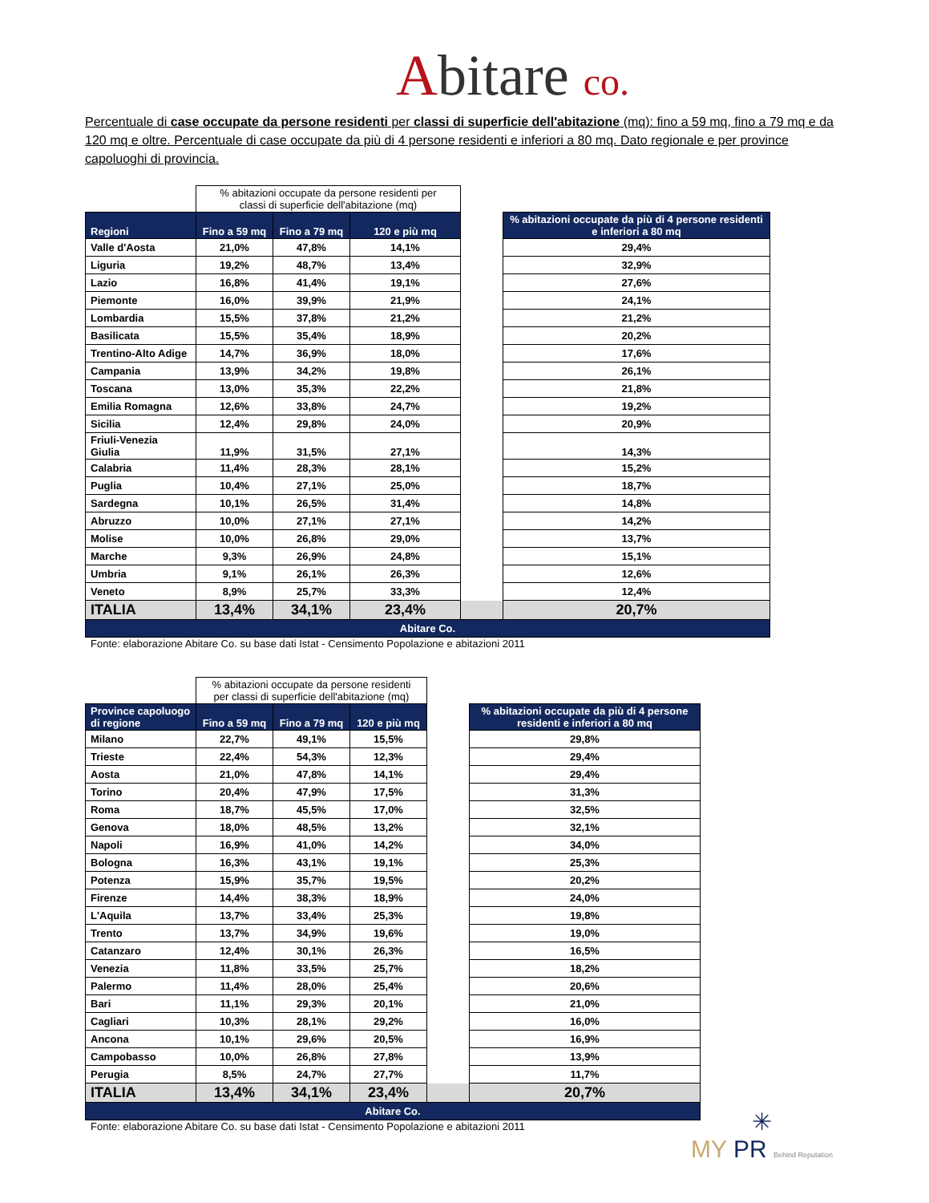Abitare co.
Percentuale di case occupate da persone residenti per classi di superficie dell'abitazione (mq): fino a 59 mq, fino a 79 mq e da 120 mq e oltre. Percentuale di case occupate da più di 4 persone residenti e inferiori a 80 mq. Dato regionale e per province capoluoghi di provincia.
| | % abitazioni occupate da persone residenti per classi di superficie dell'abitazione (mq) | | | | |
| Regioni | Fino a 59 mq | Fino a 79 mq | 120 e più mq | | % abitazioni occupate da più di 4 persone residenti e inferiori a 80 mq |
| Valle d'Aosta | 21,0% | 47,8% | 14,1% | | 29,4% |
| Liguria | 19,2% | 48,7% | 13,4% | | 32,9% |
| Lazio | 16,8% | 41,4% | 19,1% | | 27,6% |
| Piemonte | 16,0% | 39,9% | 21,9% | | 24,1% |
| Lombardia | 15,5% | 37,8% | 21,2% | | 21,2% |
| Basilicata | 15,5% | 35,4% | 18,9% | | 20,2% |
| Trentino-Alto Adige | 14,7% | 36,9% | 18,0% | | 17,6% |
| Campania | 13,9% | 34,2% | 19,8% | | 26,1% |
| Toscana | 13,0% | 35,3% | 22,2% | | 21,8% |
| Emilia Romagna | 12,6% | 33,8% | 24,7% | | 19,2% |
| Sicilia | 12,4% | 29,8% | 24,0% | | 20,9% |
| Friuli-Venezia Giulia | 11,9% | 31,5% | 27,1% | | 14,3% |
| Calabria | 11,4% | 28,3% | 28,1% | | 15,2% |
| Puglia | 10,4% | 27,1% | 25,0% | | 18,7% |
| Sardegna | 10,1% | 26,5% | 31,4% | | 14,8% |
| Abruzzo | 10,0% | 27,1% | 27,1% | | 14,2% |
| Molise | 10,0% | 26,8% | 29,0% | | 13,7% |
| Marche | 9,3% | 26,9% | 24,8% | | 15,1% |
| Umbria | 9,1% | 26,1% | 26,3% | | 12,6% |
| Veneto | 8,9% | 25,7% | 33,3% | | 12,4% |
| ITALIA | 13,4% | 34,1% | 23,4% | | 20,7% |
| Abitare Co. | | | | | |
Fonte: elaborazione Abitare Co. su base dati Istat - Censimento Popolazione e abitazioni 2011
| | % abitazioni occupate da persone residenti per classi di superficie dell'abitazione (mq) | | | | |
| Province capoluogo di regione | Fino a 59 mq | Fino a 79 mq | 120 e più mq | | % abitazioni occupate da più di 4 persone residenti e inferiori a 80 mq |
| Milano | 22,7% | 49,1% | 15,5% | | 29,8% |
| Trieste | 22,4% | 54,3% | 12,3% | | 29,4% |
| Aosta | 21,0% | 47,8% | 14,1% | | 29,4% |
| Torino | 20,4% | 47,9% | 17,5% | | 31,3% |
| Roma | 18,7% | 45,5% | 17,0% | | 32,5% |
| Genova | 18,0% | 48,5% | 13,2% | | 32,1% |
| Napoli | 16,9% | 41,0% | 14,2% | | 34,0% |
| Bologna | 16,3% | 43,1% | 19,1% | | 25,3% |
| Potenza | 15,9% | 35,7% | 19,5% | | 20,2% |
| Firenze | 14,4% | 38,3% | 18,9% | | 24,0% |
| L'Aquila | 13,7% | 33,4% | 25,3% | | 19,8% |
| Trento | 13,7% | 34,9% | 19,6% | | 19,0% |
| Catanzaro | 12,4% | 30,1% | 26,3% | | 16,5% |
| Venezia | 11,8% | 33,5% | 25,7% | | 18,2% |
| Palermo | 11,4% | 28,0% | 25,4% | | 20,6% |
| Bari | 11,1% | 29,3% | 20,1% | | 21,0% |
| Cagliari | 10,3% | 28,1% | 29,2% | | 16,0% |
| Ancona | 10,1% | 29,6% | 20,5% | | 16,9% |
| Campobasso | 10,0% | 26,8% | 27,8% | | 13,9% |
| Perugia | 8,5% | 24,7% | 27,7% | | 11,7% |
| ITALIA | 13,4% | 34,1% | 23,4% | | 20,7% |
| Abitare Co. | | | | | |
Fonte: elaborazione Abitare Co. su base dati Istat - Censimento Popolazione e abitazioni 2011
✳
MY PR Behind Reputation